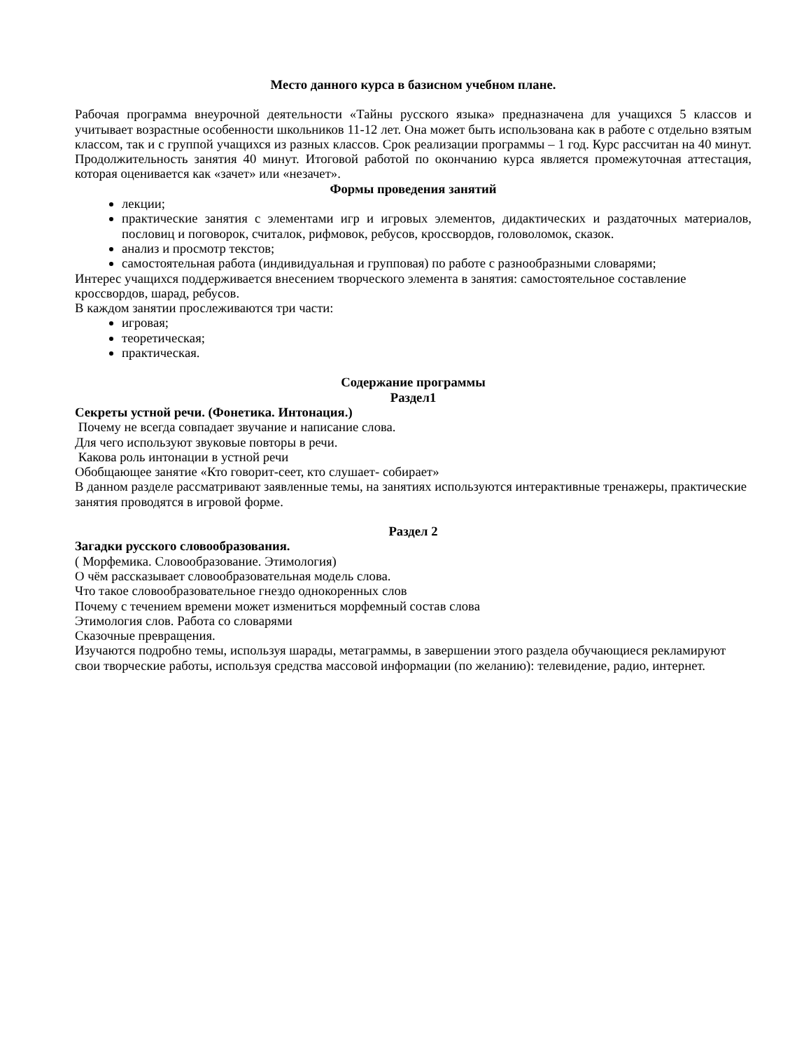Место данного курса в базисном учебном плане.
Рабочая программа внеурочной деятельности «Тайны русского языка» предназначена для учащихся 5 классов и учитывает возрастные особенности школьников 11-12 лет. Она может быть использована как в работе с отдельно взятым классом, так и с группой учащихся из разных классов. Срок реализации программы – 1 год. Курс рассчитан на 40 минут. Продолжительность занятия 40 минут. Итоговой работой по окончанию курса является промежуточная аттестация, которая оценивается как «зачет» или «незачет».
Формы проведения занятий
лекции;
практические занятия с элементами игр и игровых элементов, дидактических и раздаточных материалов, пословиц и поговорок, считалок, рифмовок, ребусов, кроссвордов, головоломок, сказок.
анализ и просмотр текстов;
самостоятельная работа (индивидуальная и групповая) по работе с разнообразными словарями;
Интерес учащихся поддерживается внесением творческого элемента в занятия: самостоятельное составление кроссвордов, шарад, ребусов.
В каждом занятии прослеживаются три части:
игровая;
теоретическая;
практическая.
Содержание программы
Раздел1
Секреты устной речи. (Фонетика. Интонация.)
Почему не всегда совпадает звучание и написание слова.
Для чего используют звуковые повторы в речи.
Какова роль интонации в устной речи
Обобщающее занятие «Кто говорит-сеет, кто слушает- собирает»
В данном разделе рассматривают заявленные темы, на занятиях используются интерактивные тренажеры, практические занятия проводятся в игровой форме.
Раздел 2
Загадки русского словообразования.
( Морфемика. Словообразование. Этимология)
О чём рассказывает словообразовательная модель слова.
Что такое словообразовательное гнездо однокоренных слов
Почему с течением времени может измениться морфемный состав слова
Этимология слов. Работа со словарями
Сказочные превращения.
Изучаются подробно темы, используя шарады, метаграммы, в завершении этого раздела обучающиеся рекламируют свои творческие работы, используя средства массовой информации (по желанию): телевидение, радио, интернет.